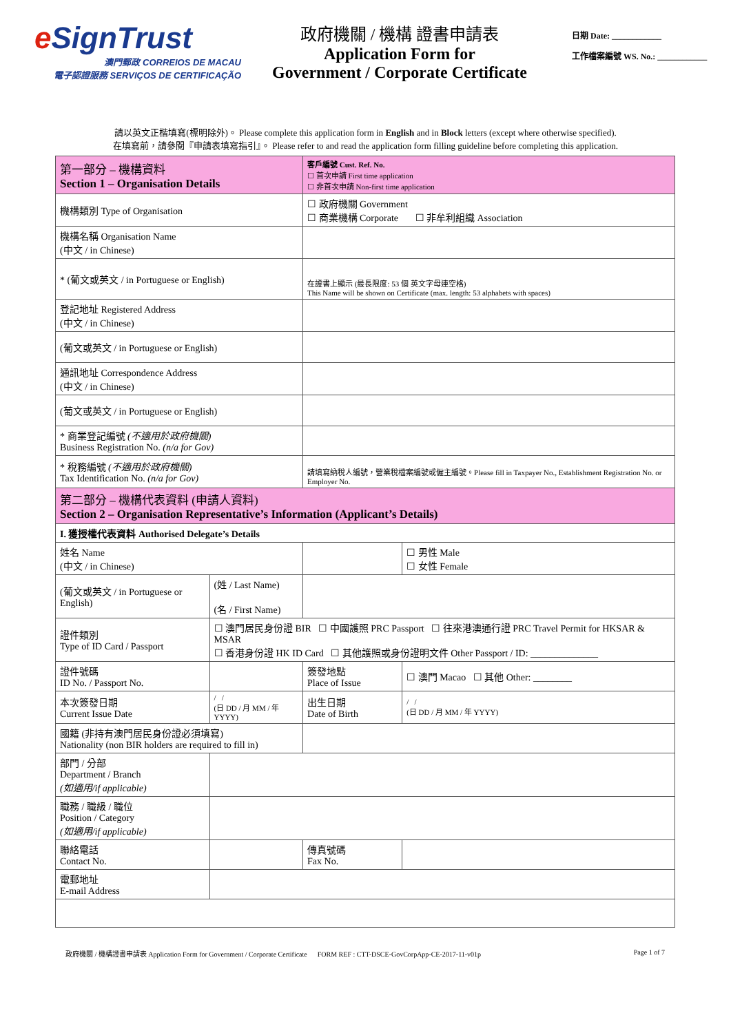e SignTrust
澳門郵政 CORREIOS DE MACAU
電子認證服務 SERVIÇOS DE CERTIFICAÇÃO
政府機關 / 機構 證書申請表
Application Form for
Government / Corporate Certificate
日期 Date: ____________
工作檔案編號 WS. No.: ____________
請以英文正楷填寫(標明除外)。 Please complete this application form in English and in Block letters (except where otherwise specified).
在填寫前，請參閱『申請表填寫指引』。 Please refer to and read the application form filling guideline before completing this application.
| 第一部分 – 機構資料 Section 1 – Organisation Details | | 客戶編號 Cust. Ref. No. ☐ 首次申請 First time application ☐ 非首次申請 Non-first time application | |
| 機構類別 Type of Organisation | | ☐ 政府機關 Government ☐ 商業機構 Corporate ☐ 非牟利組織 Association | |
| 機構名稱 Organisation Name (中文 / in Chinese) | | | |
| * (葡文或英文 / in Portuguese or English) | | 在證書上顯示 (最長限度: 53 個 英文字母連空格) This Name will be shown on Certificate (max. length: 53 alphabets with spaces) | |
| 登記地址 Registered Address (中文 / in Chinese) | | | |
| (葡文或英文 / in Portuguese or English) | | | |
| 通訊地址 Correspondence Address (中文 / in Chinese) | | | |
| (葡文或英文 / in Portuguese or English) | | | |
| * 商業登記編號 (不適用於政府機關) Business Registration No. (n/a for Gov) | | | |
| * 稅務編號 (不適用於政府機關) Tax Identification No. (n/a for Gov) | | 請填寫納稅人編號，營業稅檔案編號或僱主編號。Please fill in Taxpayer No., Establishment Registration No. or Employer No. | |
| 第二部分 – 機構代表資料 (申請人資料) Section 2 – Organisation Representative’s Information (Applicant’s Details) | | | |
| I. 獲授權代表資料 Authorised Delegate’s Details | | | |
| 姓名 Name (中文 / in Chinese) | | | ☐ 男性 Male ☐ 女性 Female |
| (葡文或英文 / in Portuguese or English) | (姓 / Last Name) (名 / First Name) | | |
| 證件類別 Type of ID Card / Passport | ☐ 澳門居民身份證 BIR ☐ 中國護照 PRC Passport ☐ 往來港澳通行證 PRC Travel Permit for HKSAR & MSAR ☐ 香港身份證 HK ID Card ☐ 其他護照或身份證明文件 Other Passport / ID: ______________ | | |
| 證件號碼 ID No. / Passport No. | | 簽發地點 Place of Issue | ☐ 澳門 Macao ☐ 其他 Other: ________ |
| 本次簽發日期 Current Issue Date | / / (日 DD / 月 MM / 年 YYYY) | 出生日期 Date of Birth | / / (日 DD / 月 MM / 年 YYYY) |
| 國籍 (非持有澳門居民身份證必須填寫) Nationality (non BIR holders are required to fill in) | | | |
| 部門 / 分部 Department / Branch (如適用/if applicable) | | | |
| 職務 / 職級 / 職位 Position / Category (如適用/if applicable) | | | |
| 聯絡電話 Contact No. | | 傳真號碼 Fax No. | |
| 電郵地址 E-mail Address | | | |
政府機關 / 機構證書申請表 Application Form for Government / Corporate Certificate FORM REF : CTT-DSCE-GovCorpApp-CE-2017-11-v01p Page 1 of 7